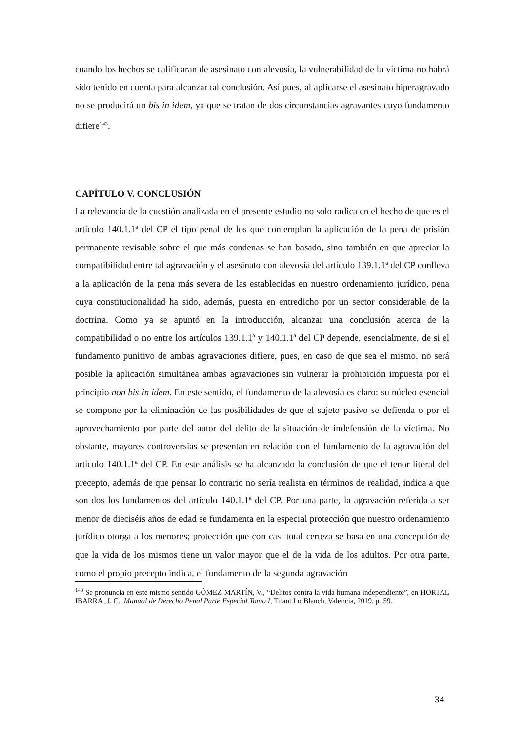cuando los hechos se calificaran de asesinato con alevosía, la vulnerabilidad de la víctima no habrá sido tenido en cuenta para alcanzar tal conclusión. Así pues, al aplicarse el asesinato hiperagravado no se producirá un bis in idem, ya que se tratan de dos circunstancias agravantes cuyo fundamento difiere<sup>143</sup>.
CAPÍTULO V. CONCLUSIÓN
La relevancia de la cuestión analizada en el presente estudio no solo radica en el hecho de que es el artículo 140.1.1ª del CP el tipo penal de los que contemplan la aplicación de la pena de prisión permanente revisable sobre el que más condenas se han basado, sino también en que apreciar la compatibilidad entre tal agravación y el asesinato con alevosía del artículo 139.1.1ª del CP conlleva a la aplicación de la pena más severa de las establecidas en nuestro ordenamiento jurídico, pena cuya constitucionalidad ha sido, además, puesta en entredicho por un sector considerable de la doctrina. Como ya se apuntó en la introducción, alcanzar una conclusión acerca de la compatibilidad o no entre los artículos 139.1.1ª y 140.1.1ª del CP depende, esencialmente, de si el fundamento punitivo de ambas agravaciones difiere, pues, en caso de que sea el mismo, no será posible la aplicación simultánea ambas agravaciones sin vulnerar la prohibición impuesta por el principio non bis in idem. En este sentido, el fundamento de la alevosía es claro: su núcleo esencial se compone por la eliminación de las posibilidades de que el sujeto pasivo se defienda o por el aprovechamiento por parte del autor del delito de la situación de indefensión de la víctima. No obstante, mayores controversias se presentan en relación con el fundamento de la agravación del artículo 140.1.1ª del CP. En este análisis se ha alcanzado la conclusión de que el tenor literal del precepto, además de que pensar lo contrario no sería realista en términos de realidad, indica a que son dos los fundamentos del artículo 140.1.1ª del CP. Por una parte, la agravación referida a ser menor de dieciséis años de edad se fundamenta en la especial protección que nuestro ordenamiento jurídico otorga a los menores; protección que con casi total certeza se basa en una concepción de que la vida de los mismos tiene un valor mayor que el de la vida de los adultos. Por otra parte, como el propio precepto indica, el fundamento de la segunda agravación
<sup>143</sup> Se pronuncia en este mismo sentido GÓMEZ MARTÍN, V., “Delitos contra la vida humana independiente”, en HORTAL IBARRA, J. C., Manual de Derecho Penal Parte Especial Tomo I, Tirant Lo Blanch, Valencia, 2019, p. 59.
34